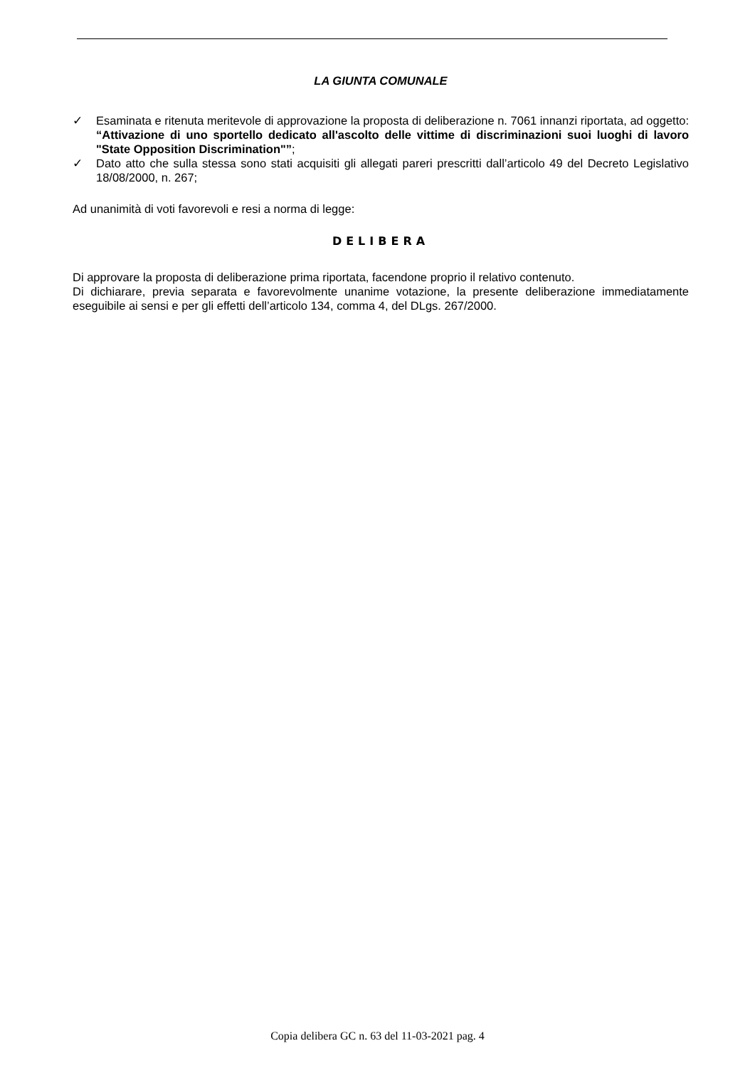LA GIUNTA COMUNALE
✓ Esaminata e ritenuta meritevole di approvazione la proposta di deliberazione n. 7061 innanzi riportata, ad oggetto: “Attivazione di uno sportello dedicato all'ascolto delle vittime di discriminazioni suoi luoghi di lavoro "State Opposition Discrimination"”;
✓ Dato atto che sulla stessa sono stati acquisiti gli allegati pareri prescritti dall’articolo 49 del Decreto Legislativo 18/08/2000, n. 267;
Ad unanimità di voti favorevoli e resi a norma di legge:
DELIBERA
Di approvare la proposta di deliberazione prima riportata, facendone proprio il relativo contenuto.
Di dichiarare, previa separata e favorevolmente unanime votazione, la presente deliberazione immediatamente eseguibile ai sensi e per gli effetti dell’articolo 134, comma 4, del DLgs. 267/2000.
Copia delibera GC n. 63 del 11-03-2021 pag. 4